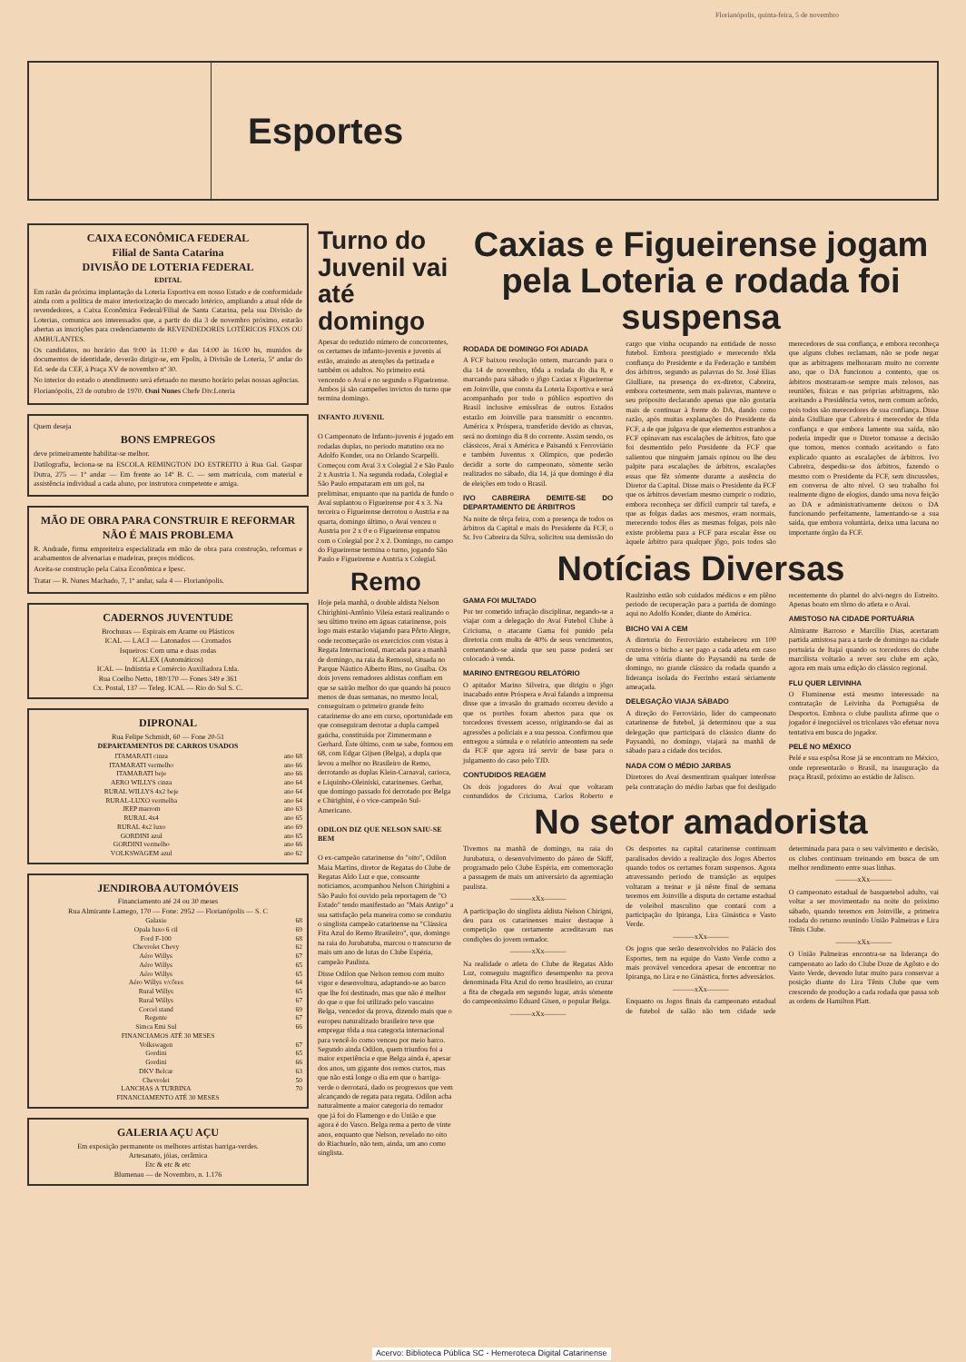Florianópolis, quinta-feira, 5 de novembro
Esportes
CAIXA ECONÔMICA FEDERAL
Filial de Santa Catarina
DIVISÃO DE LOTERIA FEDERAL
EDITAL
Em razão da próxima implantação da Loteria Esportiva em nosso Estado e de conformidade ainda com a política de maior interiorização do mercado lotérico, ampliando a atual rêde de revendedores, a Caixa Econômica Federal/Filial de Santa Catarina, pela sua Divisão de Loterias, comunica aos interessados que, a partir do dia 3 de novembro próximo, estarão abertas as inscrições para credenciamento de REVENDEDORES LOTÉRICOS FIXOS OU AMBULANTES.
Os candidatos, no horário das 9:00 às 11:00 e das 14:00 às 16:00 hs, munidos de documentos de identidade, deverão dirigir-se, em Fpolis, à Divisão de Loteria, 5º andar do Ed. sede da CEF, à Praça XV de novembro nº 30.
No interior do estado o atendimento será efetuado no mesmo horário pelas nossas agências.
Florianópolis, 23 de outubro de 1970. Osni Nunes Chefe Div.Loteria
Quem deseja
BONS EMPREGOS
deve primeiramente habilitar-se melhor.
Datilografia, leciona-se na ESCOLA REMINGTON DO ESTREITO à Rua Gal. Gaspar Dutra, 275 — 1º andar — Em frente ao 14º B. C. — sem matrícula, com material e assistência individual a cada aluno, por instrutora competente e amiga.
MÃO DE OBRA PARA CONSTRUIR E REFORMAR NÃO É MAIS PROBLEMA
R. Andrade, firma empreiteira especializada em mão de obra para construção, reformas e acabamentos de alvenarias e madeiras, preços módicos.
Aceita-se construção pela Caixa Econômica e Ipesc.
Tratar — R. Nunes Machado, 7, 1º andar, sala 4 — Florianópolis.
CADERNOS JUVENTUDE
Brochuras — Espirais em Arame ou Plásticos
ICAL — LACI — Latonados — Cromados
Isqueiros: Com uma e duas rodas
ICALEX (Automáticos)
ICAL — Indústria e Comércio Auxiliadora Ltda.
Rua Coelho Netto, 180/170 — Fones 349 e 361
Cx. Postal, 137 — Teleg. ICAL — Rio do Sul S. C.
DIPRONAL
Rua Felipe Schmidt, 60 — Fone 20-51
DEPARTAMENTOS DE CARROS USADOS
| ITAMARATI cinza | ano 68 |
| ITAMARATI vermelho | ano 66 |
| ITAMARATI beje | ano 66 |
| AERO WILLYS cinza | ano 64 |
| RURAL WILLYS 4x2 beje | ano 64 |
| RURAL-LUXO vermelha | ano 64 |
| JEEP marrom | ano 63 |
| RURAL 4x4 | ano 65 |
| RURAL 4x2 luxo | ano 69 |
| GORDINI azul | ano 65 |
| GORDINI vermelho | ano 66 |
| VOLKSWAGEM azul | ano 62 |
JENDIROBA AUTOMÓVEIS
Financiamento até 24 ou 30 meses
Rua Almirante Lamego, 170 — Fone: 2952 — Florianópolis — S. C
| Galaxie | 68 |
| Opala luxo 6 cil | 69 |
| Ford F-100 | 68 |
| Chevrolet Chevy | 62 |
| Aéro Willys | 67 |
| Aéro Willys | 65 |
| Aéro Willys | 65 |
| Aéro Willys v/côres | 64 |
| Rural Willys | 65 |
| Rural Willys | 67 |
| Corcel stand | 69 |
| Regente | 67 |
| Simca Emi Sul | 66 |
| FINANCIAMOS ATÉ 30 MESES | |
| Volkswagen | 67 |
| Gordini | 65 |
| Gordini | 66 |
| DKV Belcar | 63 |
| Chevrolet | 50 |
| LANCHAS A TURBINA | 70 |
| FINANCIAMENTO ATÉ 30 MESES | |
GALERIA AÇU AÇU
Em exposição permanente os melhores artistas barriga-verdes.
Artesanato, jóias, cerâmica
Etc & etc & etc
Blumenau — de Novembro, n. 1.176
Turno do Juvenil vai até domingo
Apesar do reduzido número de concorrentes, os certames de infanto-juvenis e juvenis aí estão, atraindo as atenções da petizada e também os adultos. No primeiro está vencendo o Avaí e no segundo o Figueirense. Ambos já são campeões invictos do turno que termina domingo.
INFANTO JUVENIL
O Campeonato de Infanto-juvenis é jogado em rodadas duplas, no periodo matutino ora no Adolfo Konder, ora no Orlando Scarpelli. Começou com Avaí 3 x Colegial 2 e São Paulo 2 x Austria 1. Na segunda rodada, Colegial e São Paulo empataram em um gol, na preliminar, enquanto que na partida de fundo o Avaí suplantou o Figueirense por 4 x 3. Na terceira o Figueirense derrotou o Austria e na quarta, domingo último, o Avaí venceu o Austria por 2 x 0 e o Figueirense empatou com o Colegial por 2 x 2. Domingo, no campo do Figueirense termina o turno, jogando São Paulo e Figueirense e Austria x Colegial.
Remo
Hoje pela manhã, o double aldista Nelson Chirighini-Antônio Vileia estará realizando o seu último treino em águas catarinense, pois logo mais estarão viajando para Pôrto Alegre, onde recomeçarão os exercícios com vistas à Regata Internacional, marcada para a manhã de domingo, na raia da Remosul, situada no Parque Náutico Alberto Bins, no Guaíba. Os dois jovens remadores aldistas confiam em que se sairão melhor do que quando há pouco menos de duas semanas, no mesmo local, conseguiram o primeiro grande feito catarinense do ano em curso, oportunidade em que conseguiram derrotar a dupla campeã gaúcha, constituída por Zimmermann e Gerhard. Êste último, com se sabe, formou em 68, com Edgar Gijsen (Belga), a dupla que levou a melhor no Brasileiro de Remo, derrotando as duplas Klein-Carnaval, carioca, e Liquinho-Oleiniski, catarinenses. Gerhar, que domingo passado foi derrotado por Belga e Chirighini, é o vice-campeão Sul-Americano.
ODILON DIZ QUE NELSON SAIU-SE BEM
O ex-campeão catarinense do "oito", Odilon Maia Martins, diretor de Regatas do Clube de Regatas Aldo Luz e que, consoante noticiamos, acompanhou Nelson Chirighini a São Paulo foi ouvido pela reportagem de "O Estado" tendo manifestado ao "Mais Antigo" a sua satisfação pela maneira como se conduziu o singlista campeão catarinense na "Clássica Fita Azul do Remo Brasileiro", que, domingo na raia do Jurubatuba, marcou o transcurso de mais um ano de lutas do Clube Espéria, campeão Paulista.
Disse Odilon que Nelson remou com muito vigor e desenvoltura, adaptando-se ao barco que lhe foi destinado, mas que não é melhor do que o que foi utilizado pelo vascaino Belga, vencedor da prova, dizendo mais que o europeu naturalizado brasileiro teve que empregar tôda a sua categoria internacional para vencê-lo como venceu por meio barco. Segundo ainda Odilon, quem triunfou foi a maior experiência e que Belga ainda é, apesar dos anos, um gigante dos remos curtos, mas que não está longe o dia em que o barriga-verde o derrotará, dado os progressos que vem alcançando de regata para regata. Odilon acha naturalmente a maior categoria do remador que já foi do Flamengo e do União e que agora é do Vasco. Belga rema a perto de vinte anos, enquanto que Nelson, revelado no oito do Riachuelo, não tem, ainda, um ano como singlista.
Caxias e Figueirense jogam pela Loteria e rodada foi suspensa
RODADA DE DOMINGO FOI ADIADA
A FCF baixou resolução ontem, marcando para o dia 14 de novembro, tôda a rodada do dia 8, e marcando para sábado o jôgo Caxias x Figueirense em Joinville, que consta da Loteria Esportiva e será acompanhado por todo o público esportivo do Brasil inclusive emissôras de outros Estados estarão em Joinville para transmitir o encontro. América x Próspera, transferido devido as chuvas, será no domingo dia 8 do corrente. Assim sendo, os clássicos, Avaí x América e Paisandú x Ferroviário e também Juventus x Olímpico, que poderão decidir a sorte do campeonato, sòmente serão realizados no sábado, dia 14, já que domingo é dia de eleições em todo o Brasil.
IVO CABREIRA DEMITE-SE DO DEPARTAMENTO DE ÁRBITROS
Na noite de têrça feira, com a presença de todos os árbitros da Capital e mais do Presidente da FCF, o Sr. Ivo Cabreira da Silva, solicitou sua demissão do cargo que vinha ocupando na entidade de nosso futebol. Embora prestigiado e merecendo tôda confiança do Presidente e da Federação e também dos árbitros, segundo as palavras do Sr. José Elias Giulliare, na presença do ex-diretor, Cabreira, embora cortesmente, sem mais palavras, manteve o seu próposito declarando apenas que não gostaria mais de continuar à frente do DA, dando como razão, após muitas explanações do Presidente da FCF, a de que julgava de que elementos estranhos a FCF opinavam nas escalações de árbitros, fato que foi desmentido pelo Presidente da FCF que salientou que ninguém jamais opinou ou lhe deu palpite para escalações de árbitros, escalações essas que fêz sòmente durante a ausência do Diretor da Capital. Disse mais o Presidente da FCF que os árbitros deveriam mesmo cumprir o rodizio, embora reconheça ser difícil cumprir tal tarefa, e que as folgas dadas aos mesmos, eram normais, merecendo todos êles as mesmas folgas, pois não existe problema para a FCF para escalar êsse ou àquele árbitro para qualquer jôgo, pois todos são merecedores de sua confiança, e embora reconheça que alguns clubes reclamam, não se pode negar que as arbitragens melhoraram muito no corrente ano, que o DA funcionou a contento, que os árbitros mostraram-se sempre mais zelosos, nas reuniões, físicas e nas próprias arbitragens, não aceitando a Presidência vetos, nem comum acôrdo, pois todos são merecedores de sua confiança. Disse ainda Giulliare que Cabreira é merecedor de tôda confiança e que embora lamente sua saída, não poderia impedir que o Diretor tomasse a decisão que tomou, menos contudo aceitando o fato explicado quanto as escalações de árbitros. Ivo Cabreira, despediu-se dos árbitros, fazendo o mesmo com o Presidente da FCF, sem discussões, em conversa de alto nível. O seu trabalho foi realmente digno de elogios, dando uma nova feição ao DA e administrativamente deixou o DA funcionando perfeitamente, lamentando-se a sua saída, que embora voluntária, deixa uma lacuna no importante órgão da FCF.
Notícias Diversas
GAMA FOI MULTADO
Por ter cometido infração disciplinar, negando-se a viajar com a delegação do Avaí Futebol Clube à Criciuma, o atacante Gama foi punido pela diretoria com multa de 40% de seus vencimentos, comentando-se ainda que seu passe poderá ser colocado à venda.
MARINO ENTREGOU RELATÓRIO
O apitador Marino Silveira, que dirigiu o jôgo inacabado entre Próspera e Avaí falando a imprensa disse que a invasão do gramado ocorreu devido a que os portões foram abertos para que os torcedores tivessem acesso, originando-se dai as agressões a policiais e a sua pessoa. Confirmou que entregou a súmula e o relatório anteontem na sede da FCF que agora irá servir de base para o julgamento do caso pelo TJD.
CONTUDIDOS REAGEM
Os dois jogadores do Avaí que voltaram contundidos de Criciuma, Carlos Roberto e Raulzinho estão sob cuidados médicos e em plêno periodo de recuperação para a partida de domingo aqui no Adolfo Konder, diante do América.
BICHO VAI A CEM
A diretoria do Ferroviário estabeleceu em 100 cruzeiros o bicho a ser pago a cada atleta em caso de uma vitória diante do Paysandú na tarde de domingo, no grande clássico da rodada quando a liderança isolada do Ferrinho estará sèriamente ameaçada.
DELEGAÇÃO VIAJA SÁBADO
A direção do Ferroviário, líder do campeonato catarinense de futebol, já determinou que a sua delegação que participará do clássico diante do Paysandú, no domingo, viajará na manhã de sábado para a cidade dos tecidos.
NADA COM O MÉDIO JARBAS
Diretores do Avaí desmentiram qualquer interêsse pela contratação do médio Jarbas que foi desligado recentemente do plantel do alvi-negro do Estreito. Apenas boato em tôrno do atleta e o Avaí.
AMISTOSO NA CIDADE PORTUÁRIA
Almirante Barroso e Marcílio Dias, acertaram partida amistosa para a tarde de domingo na cidade portuária de Itajaí quando os torcedores do clube marcilista voltarão a rever seu clube em ação, agora em mais uma edição do clássico regional.
FLU QUER LEIVINHA
O Fluminense está mesmo interessado na contratação de Leivinha da Portuguêsa de Desportos. Embora o clube paulista afirme que o jogador é inegociável os tricolares vão efetuar nova tentativa em busca do jogador.
PELÉ NO MÉXICO
Pelé e sua espôsa Rose já se encontram no México, onde representarão o Brasil, na inauguração da praça Brasil, próximo ao estádio de Jalisco.
No setor amadorista
Tivemos na manhã de domingo, na raia do Jurubatura, o desenvolvimento do páreo de Skiff, programado pelo Clube Espéria, em comemoração a passagem de mais um aniversário da agremiação paulista.
———xXx———
A participação do singlista aldista Nelson Chirigni, deu para os catarinenses maior destaque à competição que certamente acreditavam nas condições do jovem remador.
———xXx———
Na realidade o atleta do Clube de Regatas Aldo Luz, conseguiu magnífico desempenho na prova denominada Fita Azul do remo brasileiro, ao cruzar a fita de chegada em segundo lugar, atrás sòmente do campeoníssimo Eduard Gisen, o popular Belga.
———xXx———
Os desportes na capital catarinense continuam paralisados devido a realização dos Jogos Abertos quando todos os certames foram suspensos. Agora atravessando periodo de transição as equipes voltaram a treinar e já nêste final de semana teremos em Joinville a disputa do certame estadual de voleibol masculino que contará com a participação do Ipiranga, Lira Ginástica e Vasto Verde.
———xXx———
Os jogos que serão desenvolvidos no Palácio dos Esportes, tem na equipe do Vasto Verde como a mais provável vencedora apesar de encontrar no Ipiranga, no Lira e no Ginástica, fortes adversários.
———xXx———
Enquanto os Jogos finais da campeonato estadual de futebol de salão não tem cidade sede determinada para para o seu valvimento e decisão, os clubes continuam treinando em busca de um melhor rendimento entre suas linhas.
———xXx———
O campeonato estadual de basquetebol adulto, vai voltar a ser movimentado na noite do próximo sábado, quando teremos em Joinville, a primeira rodada do returno reunindo União Palmeiras e Lira Tênis Clube.
———xXx———
O União Palmeiras encontra-se na liderança do campeonato ao lado do Clube Doze de Agôsto e do Vasto Verde, devendo lutar muito para conservar a posição diante do Lira Tênis Clube que vem crescendo de produção a cada rodada que passa sob as ordens de Hamilton Platt.
Acervo: Biblioteca Pública SC - Hemeroteca Digital Catarinense